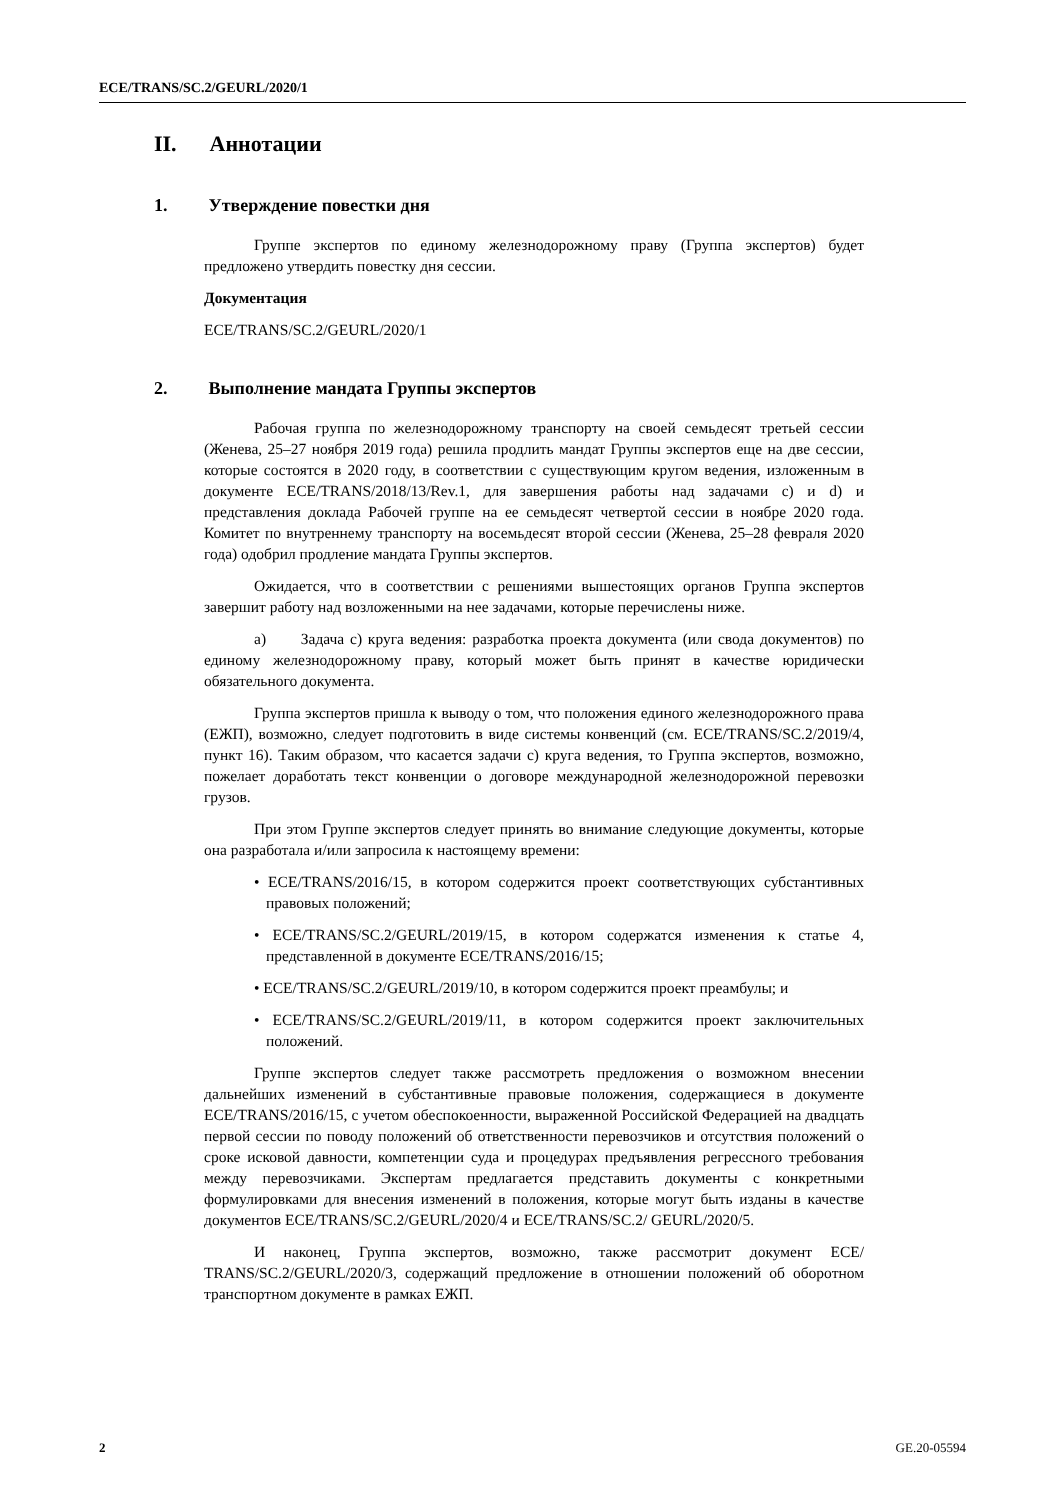ECE/TRANS/SC.2/GEURL/2020/1
II. Аннотации
1. Утверждение повестки дня
Группе экспертов по единому железнодорожному праву (Группа экспертов) будет предложено утвердить повестку дня сессии.
Документация
ECE/TRANS/SC.2/GEURL/2020/1
2. Выполнение мандата Группы экспертов
Рабочая группа по железнодорожному транспорту на своей семьдесят третьей сессии (Женева, 25–27 ноября 2019 года) решила продлить мандат Группы экспертов еще на две сессии, которые состоятся в 2020 году, в соответствии с существующим кругом ведения, изложенным в документе ECE/TRANS/2018/13/Rev.1, для завершения работы над задачами с) и d) и представления доклада Рабочей группе на ее семьдесят четвертой сессии в ноябре 2020 года. Комитет по внутреннему транспорту на восемьдесят второй сессии (Женева, 25–28 февраля 2020 года) одобрил продление мандата Группы экспертов.
Ожидается, что в соответствии с решениями вышестоящих органов Группа экспертов завершит работу над возложенными на нее задачами, которые перечислены ниже.
a) Задача с) круга ведения: разработка проекта документа (или свода документов) по единому железнодорожному праву, который может быть принят в качестве юридически обязательного документа.
Группа экспертов пришла к выводу о том, что положения единого железнодорожного права (ЕЖП), возможно, следует подготовить в виде системы конвенций (см. ECE/TRANS/SC.2/2019/4, пункт 16). Таким образом, что касается задачи с) круга ведения, то Группа экспертов, возможно, пожелает доработать текст конвенции о договоре международной железнодорожной перевозки грузов.
При этом Группе экспертов следует принять во внимание следующие документы, которые она разработала и/или запросила к настоящему времени:
• ECE/TRANS/2016/15, в котором содержится проект соответствующих субстантивных правовых положений;
• ECE/TRANS/SC.2/GEURL/2019/15, в котором содержатся изменения к статье 4, представленной в документе ECE/TRANS/2016/15;
• ECE/TRANS/SC.2/GEURL/2019/10, в котором содержится проект преамбулы; и
• ECE/TRANS/SC.2/GEURL/2019/11, в котором содержится проект заключительных положений.
Группе экспертов следует также рассмотреть предложения о возможном внесении дальнейших изменений в субстантивные правовые положения, содержащиеся в документе ECE/TRANS/2016/15, с учетом обеспокоенности, выраженной Российской Федерацией на двадцать первой сессии по поводу положений об ответственности перевозчиков и отсутствия положений о сроке исковой давности, компетенции суда и процедурах предъявления регрессного требования между перевозчиками. Экспертам предлагается представить документы с конкретными формулировками для внесения изменений в положения, которые могут быть изданы в качестве документов ECE/TRANS/SC.2/GEURL/2020/4 и ECE/TRANS/SC.2/ GEURL/2020/5.
И наконец, Группа экспертов, возможно, также рассмотрит документ ECE/ TRANS/SC.2/GEURL/2020/3, содержащий предложение в отношении положений об оборотном транспортном документе в рамках ЕЖП.
2 GE.20-05594